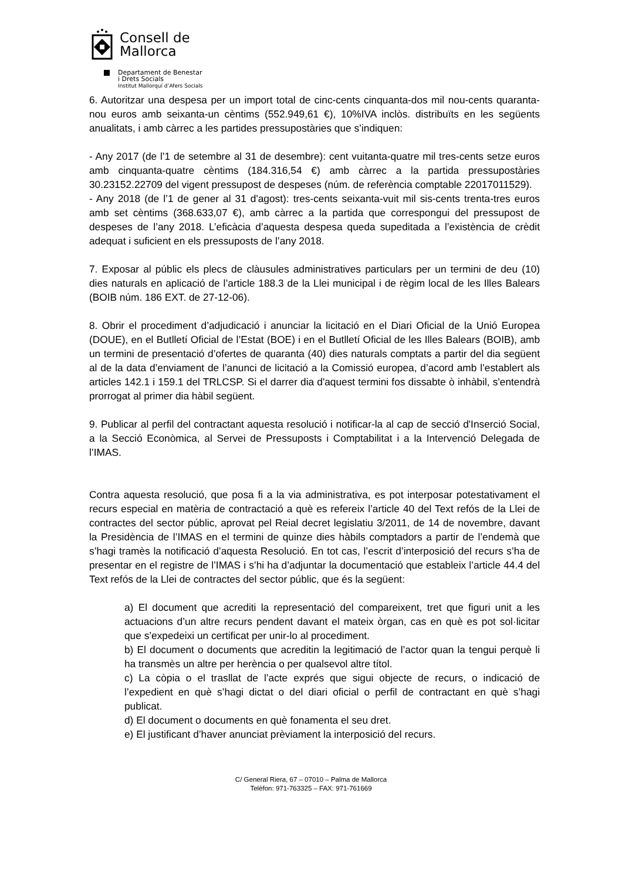Consell de
Mallorca
Departament de Benestar
i Drets Socials
Institut Mallorquí d’Afers Socials
6. Autoritzar una despesa per un import total de cinc-cents cinquanta-dos mil nou-cents quaranta-nou euros amb seixanta-un cèntims (552.949,61 €), 10%IVA inclòs. distribuïts en les següents anualitats, i amb càrrec a les partides pressupostàries que s’indiquen:
- Any 2017 (de l’1 de setembre al 31 de desembre): cent vuitanta-quatre mil tres-cents setze euros amb cinquanta-quatre cèntims (184.316,54 €) amb càrrec a la partida pressupostàries 30.23152.22709 del vigent pressupost de despeses (núm. de referència comptable 22017011529).
- Any 2018 (de l’1 de gener al 31 d'agost): tres-cents seixanta-vuit mil sis-cents trenta-tres euros amb set cèntims (368.633,07 €), amb càrrec a la partida que correspongui del pressupost de despeses de l’any 2018. L’eficàcia d’aquesta despesa queda supeditada a l’existència de crèdit adequat i suficient en els pressuposts de l’any 2018.
7. Exposar al públic els plecs de clàusules administratives particulars per un termini de deu (10) dies naturals en aplicació de l’article 188.3 de la Llei municipal i de règim local de les Illes Balears (BOIB núm. 186 EXT. de 27-12-06).
8. Obrir el procediment d’adjudicació i anunciar la licitació en el Diari Oficial de la Unió Europea (DOUE), en el Butlletí Oficial de l’Estat (BOE) i en el Butlletí Oficial de les Illes Balears (BOIB), amb un termini de presentació d’ofertes de quaranta (40) dies naturals comptats a partir del dia següent al de la data d’enviament de l’anunci de licitació a la Comissió europea, d’acord amb l’establert als articles 142.1 i 159.1 del TRLCSP. Si el darrer dia d'aquest termini fos dissabte ò inhàbil, s'entendrà prorrogat al primer dia hàbil següent.
9. Publicar al perfil del contractant aquesta resolució i notificar-la al cap de secció d'Inserció Social, a la Secció Econòmica, al Servei de Pressuposts i Comptabilitat i a la Intervenció Delegada de l’IMAS.
Contra aquesta resolució, que posa fi a la via administrativa, es pot interposar potestativament el recurs especial en matèria de contractació a què es refereix l’article 40 del Text refós de la Llei de contractes del sector públic, aprovat pel Reial decret legislatiu 3/2011, de 14 de novembre, davant la Presidència de l’IMAS en el termini de quinze dies hàbils comptadors a partir de l’endemà que s’hagi tramès la notificació d’aquesta Resolució. En tot cas, l’escrit d’interposició del recurs s’ha de presentar en el registre de l’IMAS i s’hi ha d’adjuntar la documentació que estableix l’article 44.4 del Text refós de la Llei de contractes del sector públic, que és la següent:
a) El document que acrediti la representació del compareixent, tret que figuri unit a les actuacions d’un altre recurs pendent davant el mateix òrgan, cas en què es pot sol·licitar que s’expedeixi un certificat per unir-lo al procediment.
b) El document o documents que acreditin la legitimació de l’actor quan la tengui perquè li ha transmès un altre per herència o per qualsevol altre títol.
c) La còpia o el trasllat de l’acte exprés que sigui objecte de recurs, o indicació de l’expedient en què s’hagi dictat o del diari oficial o perfil de contractant en què s’hagi publicat.
d) El document o documents en què fonamenta el seu dret.
e) El justificant d’haver anunciat prèviament la interposició del recurs.
C/ General Riera, 67 – 07010 – Palma de Mallorca
Telèfon: 971-763325 – FAX: 971-761669